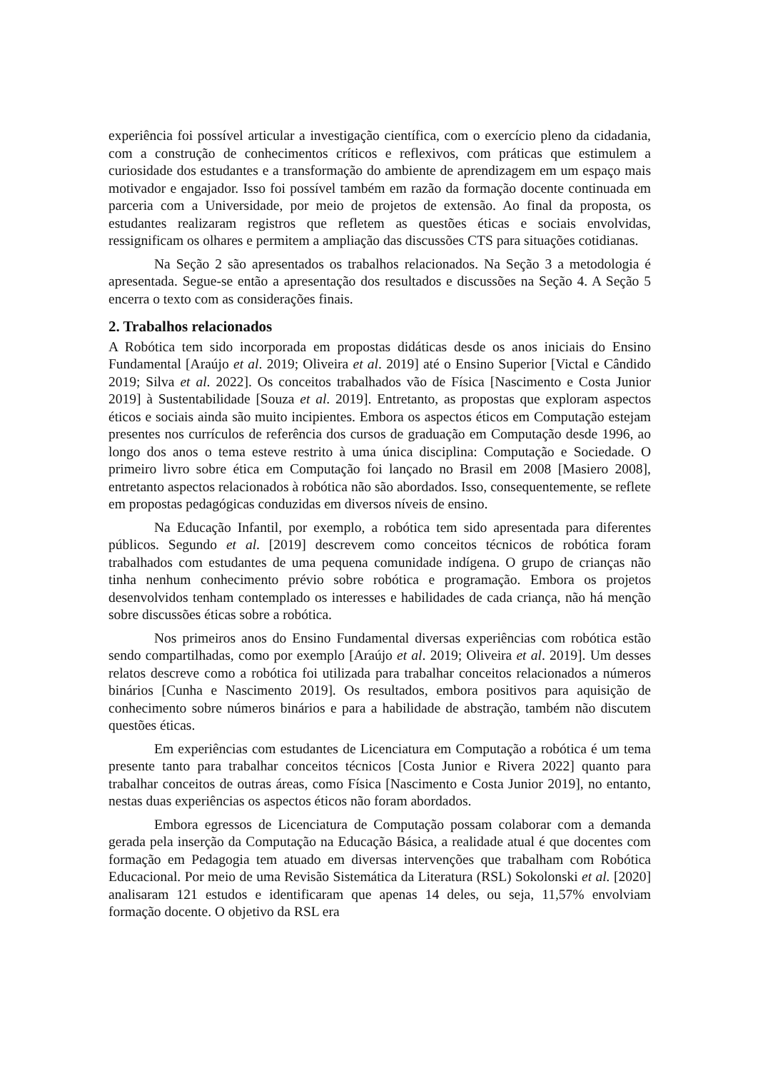experiência foi possível articular a investigação científica, com o exercício pleno da cidadania, com a construção de conhecimentos críticos e reflexivos, com práticas que estimulem a curiosidade dos estudantes e a transformação do ambiente de aprendizagem em um espaço mais motivador e engajador. Isso foi possível também em razão da formação docente continuada em parceria com a Universidade, por meio de projetos de extensão. Ao final da proposta, os estudantes realizaram registros que refletem as questões éticas e sociais envolvidas, ressignificam os olhares e permitem a ampliação das discussões CTS para situações cotidianas.
Na Seção 2 são apresentados os trabalhos relacionados. Na Seção 3 a metodologia é apresentada. Segue-se então a apresentação dos resultados e discussões na Seção 4. A Seção 5 encerra o texto com as considerações finais.
2. Trabalhos relacionados
A Robótica tem sido incorporada em propostas didáticas desde os anos iniciais do Ensino Fundamental [Araújo et al. 2019; Oliveira et al. 2019] até o Ensino Superior [Victal e Cândido 2019; Silva et al. 2022]. Os conceitos trabalhados vão de Física [Nascimento e Costa Junior 2019] à Sustentabilidade [Souza et al. 2019]. Entretanto, as propostas que exploram aspectos éticos e sociais ainda são muito incipientes. Embora os aspectos éticos em Computação estejam presentes nos currículos de referência dos cursos de graduação em Computação desde 1996, ao longo dos anos o tema esteve restrito à uma única disciplina: Computação e Sociedade. O primeiro livro sobre ética em Computação foi lançado no Brasil em 2008 [Masiero 2008], entretanto aspectos relacionados à robótica não são abordados. Isso, consequentemente, se reflete em propostas pedagógicas conduzidas em diversos níveis de ensino.
Na Educação Infantil, por exemplo, a robótica tem sido apresentada para diferentes públicos. Segundo et al. [2019] descrevem como conceitos técnicos de robótica foram trabalhados com estudantes de uma pequena comunidade indígena. O grupo de crianças não tinha nenhum conhecimento prévio sobre robótica e programação. Embora os projetos desenvolvidos tenham contemplado os interesses e habilidades de cada criança, não há menção sobre discussões éticas sobre a robótica.
Nos primeiros anos do Ensino Fundamental diversas experiências com robótica estão sendo compartilhadas, como por exemplo [Araújo et al. 2019; Oliveira et al. 2019]. Um desses relatos descreve como a robótica foi utilizada para trabalhar conceitos relacionados a números binários [Cunha e Nascimento 2019]. Os resultados, embora positivos para aquisição de conhecimento sobre números binários e para a habilidade de abstração, também não discutem questões éticas.
Em experiências com estudantes de Licenciatura em Computação a robótica é um tema presente tanto para trabalhar conceitos técnicos [Costa Junior e Rivera 2022] quanto para trabalhar conceitos de outras áreas, como Física [Nascimento e Costa Junior 2019], no entanto, nestas duas experiências os aspectos éticos não foram abordados.
Embora egressos de Licenciatura de Computação possam colaborar com a demanda gerada pela inserção da Computação na Educação Básica, a realidade atual é que docentes com formação em Pedagogia tem atuado em diversas intervenções que trabalham com Robótica Educacional. Por meio de uma Revisão Sistemática da Literatura (RSL) Sokolonski et al. [2020] analisaram 121 estudos e identificaram que apenas 14 deles, ou seja, 11,57% envolviam formação docente. O objetivo da RSL era